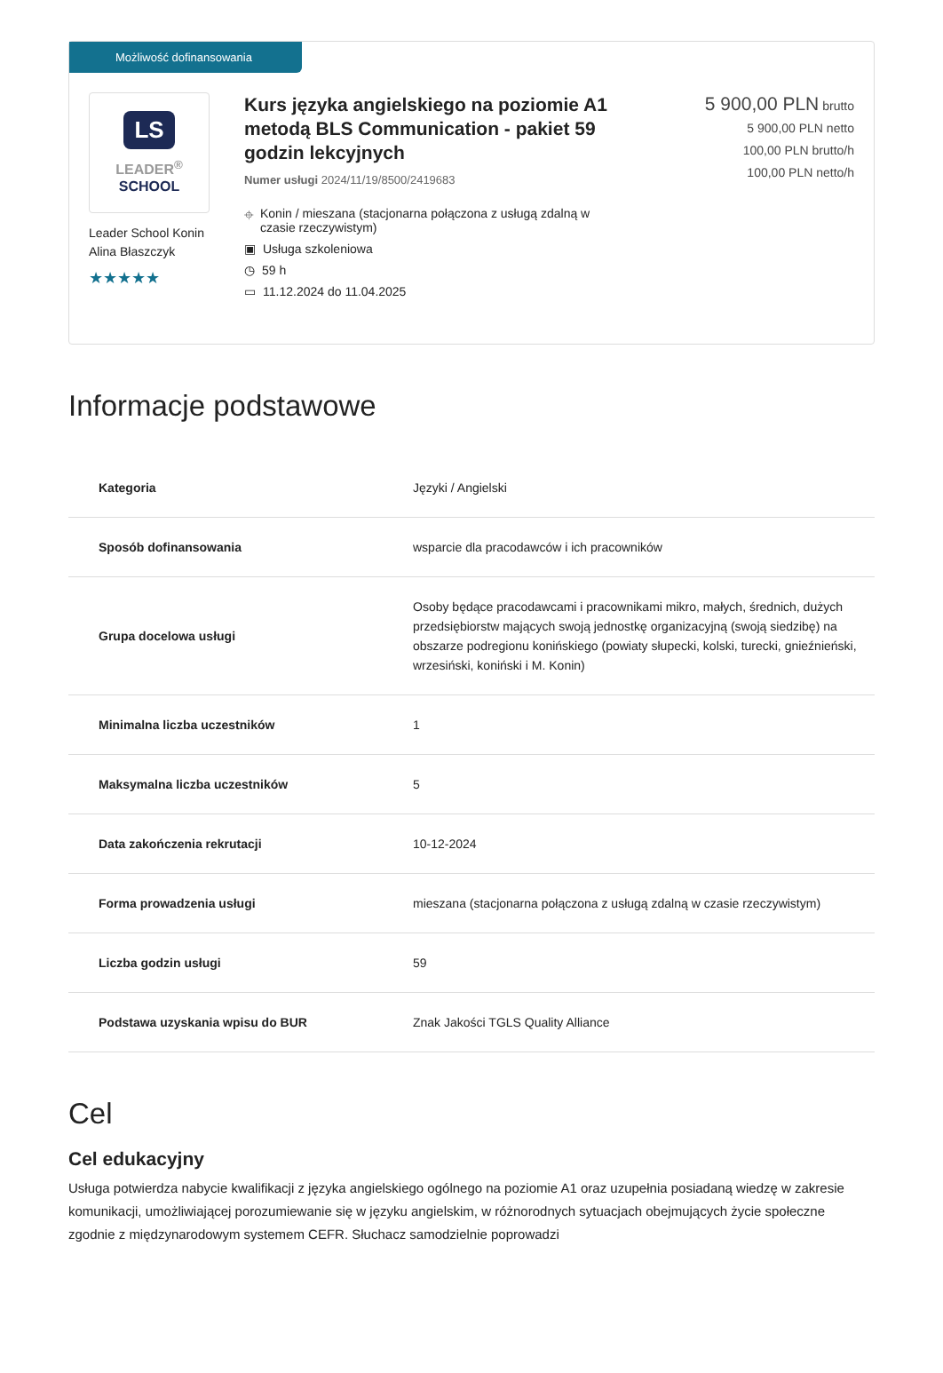Możliwość dofinansowania
LS
LEADER<sup>®</sup>
SCHOOL
Leader School Konin
Alina Błaszczyk
★★★★★
Kurs języka angielskiego na poziomie A1 metodą BLS Communication - pakiet 59 godzin lekcyjnych
Numer usługi 2024/11/19/8500/2419683
⌖ Konin / mieszana (stacjonarna połączona z usługą zdalną w czasie rzeczywistym)
▣ Usługa szkoleniowa
◷ 59 h
▭ 11.12.2024 do 11.04.2025
5 900,00 PLN brutto
5 900,00 PLN netto
100,00 PLN brutto/h
100,00 PLN netto/h
Informacje podstawowe
| Kategoria | Języki / Angielski |
| Sposób dofinansowania | wsparcie dla pracodawców i ich pracowników |
| Grupa docelowa usługi | Osoby będące pracodawcami i pracownikami mikro, małych, średnich, dużych przedsiębiorstw mających swoją jednostkę organizacyjną (swoją siedzibę) na obszarze podregionu konińskiego (powiaty słupecki, kolski, turecki, gnieźnieński, wrzesiński, koniński i M. Konin) |
| Minimalna liczba uczestników | 1 |
| Maksymalna liczba uczestników | 5 |
| Data zakończenia rekrutacji | 10-12-2024 |
| Forma prowadzenia usługi | mieszana (stacjonarna połączona z usługą zdalną w czasie rzeczywistym) |
| Liczba godzin usługi | 59 |
| Podstawa uzyskania wpisu do BUR | Znak Jakości TGLS Quality Alliance |
Cel
Cel edukacyjny
Usługa potwierdza nabycie kwalifikacji z języka angielskiego ogólnego na poziomie A1 oraz uzupełnia posiadaną wiedzę w zakresie komunikacji, umożliwiającej porozumiewanie się w języku angielskim, w różnorodnych sytuacjach obejmujących życie społeczne zgodnie z międzynarodowym systemem CEFR. Słuchacz samodzielnie poprowadzi